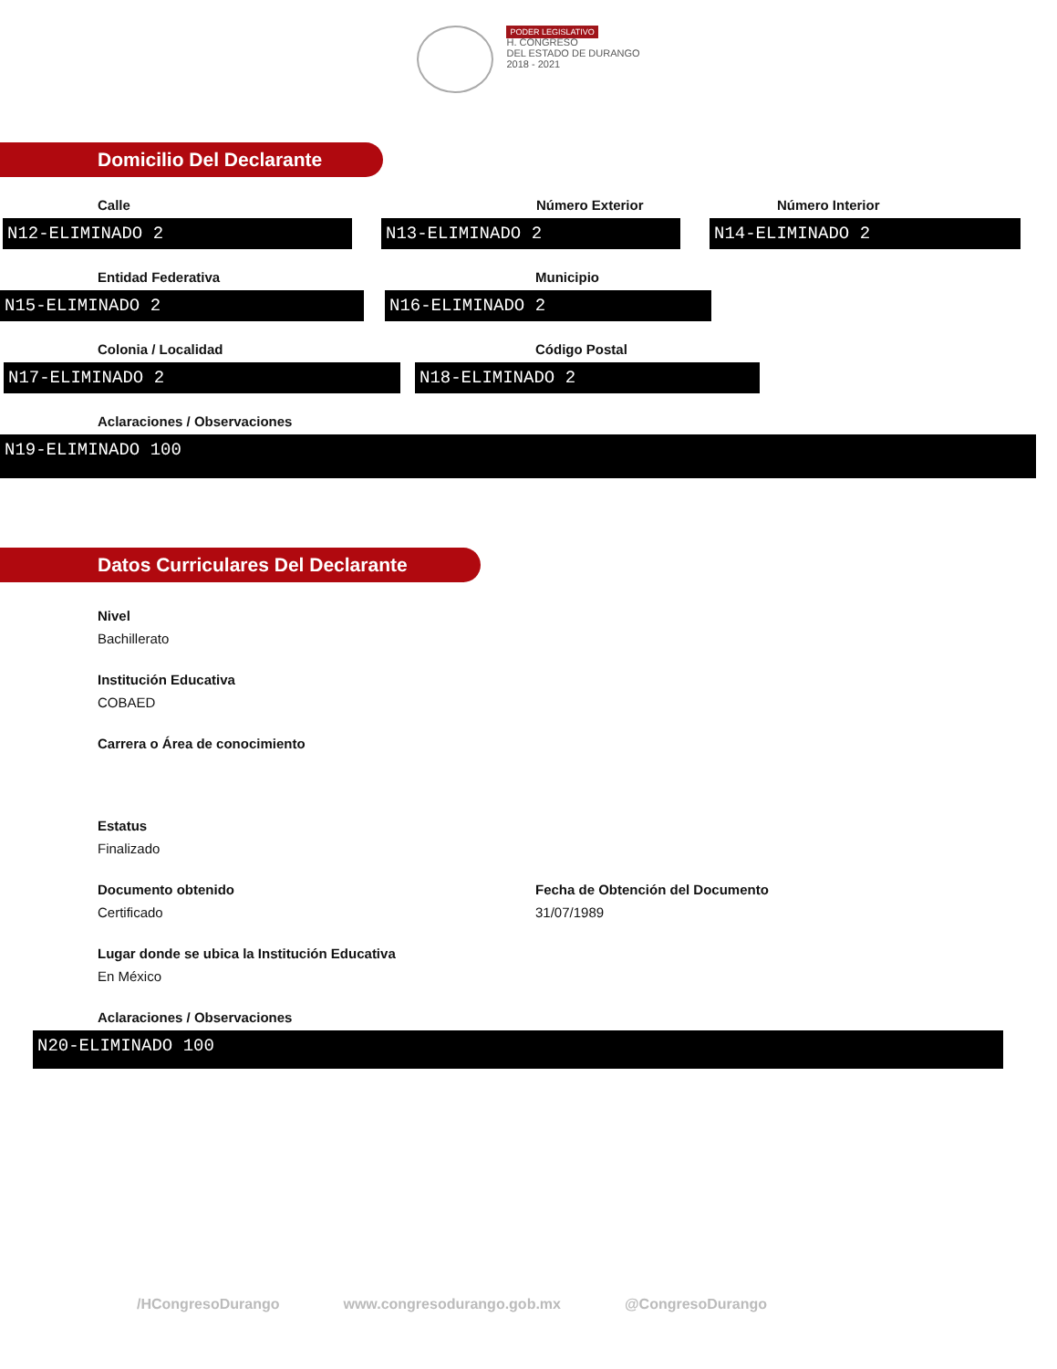PODER LEGISLATIVO
H. CONGRESO
DEL ESTADO DE DURANGO
2018 - 2021
Domicilio Del Declarante
Calle
N12-ELIMINADO 2
Número Exterior
N13-ELIMINADO 2
Número Interior
N14-ELIMINADO 2
Entidad Federativa
N15-ELIMINADO 2
Municipio
N16-ELIMINADO 2
Colonia / Localidad
N17-ELIMINADO 2
Código Postal
N18-ELIMINADO 2
Aclaraciones / Observaciones
N19-ELIMINADO 100
Datos Curriculares Del Declarante
Nivel
Bachillerato
Institución Educativa
COBAED
Carrera o Área de conocimiento
Estatus
Finalizado
Documento obtenido
Certificado
Fecha de Obtención del Documento
31/07/1989
Lugar donde se ubica la Institución Educativa
En México
Aclaraciones / Observaciones
N20-ELIMINADO 100
/HCongresoDurango www.congresodurango.gob.mx @CongresoDurango